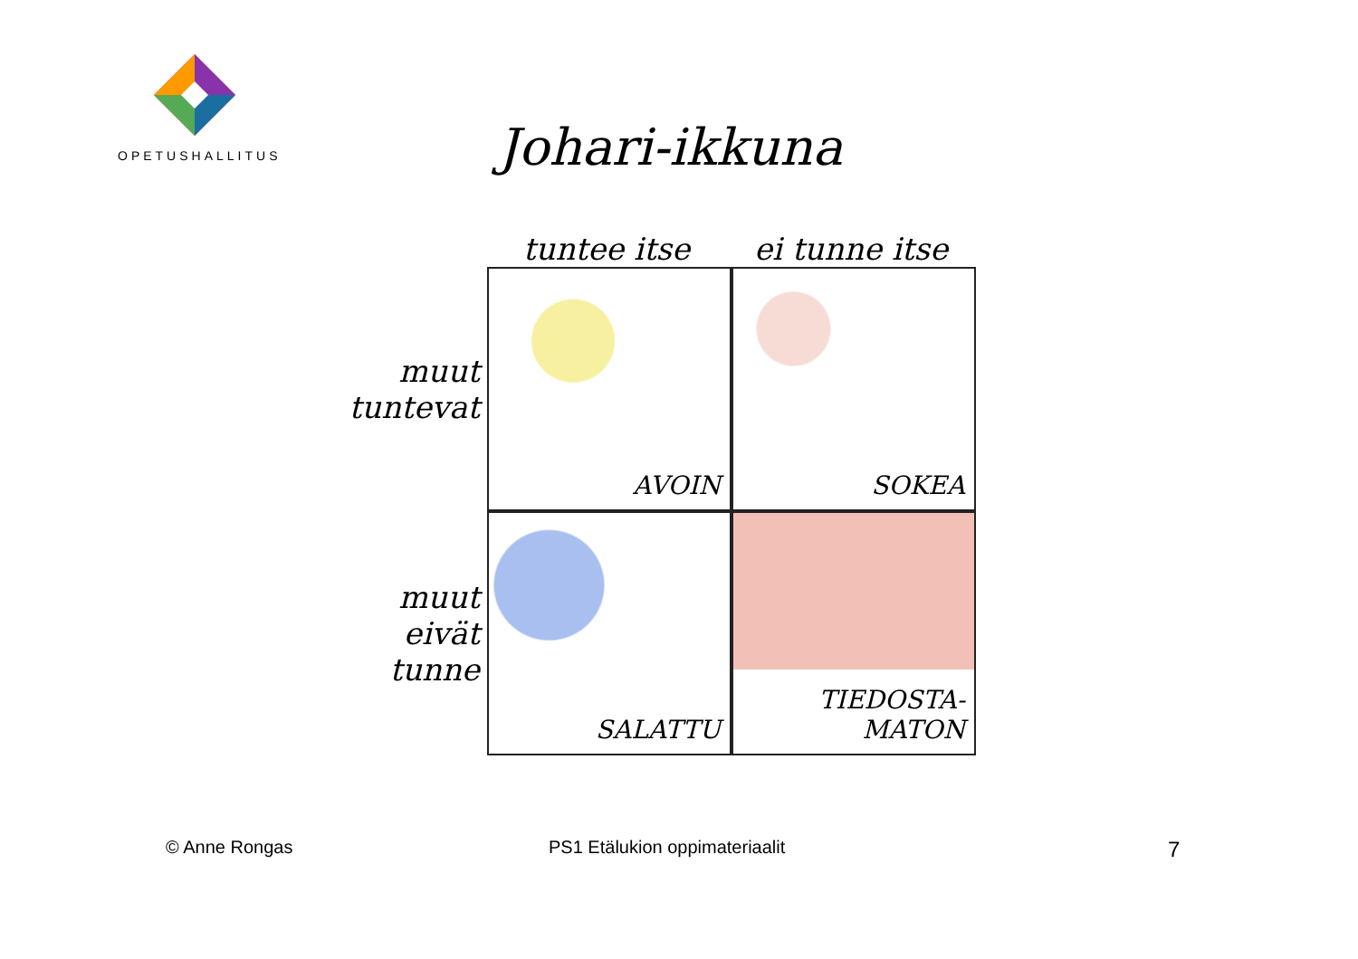OPETUSHALLITUS
Johari-ikkuna
tuntee itse ei tunne itse
muut
tuntevat
AVOIN SOKEA
muut
eivät
tunne
SALATTU TIEDOSTA-
MATON
© Anne Rongas PS1 Etälukion oppimateriaalit 7